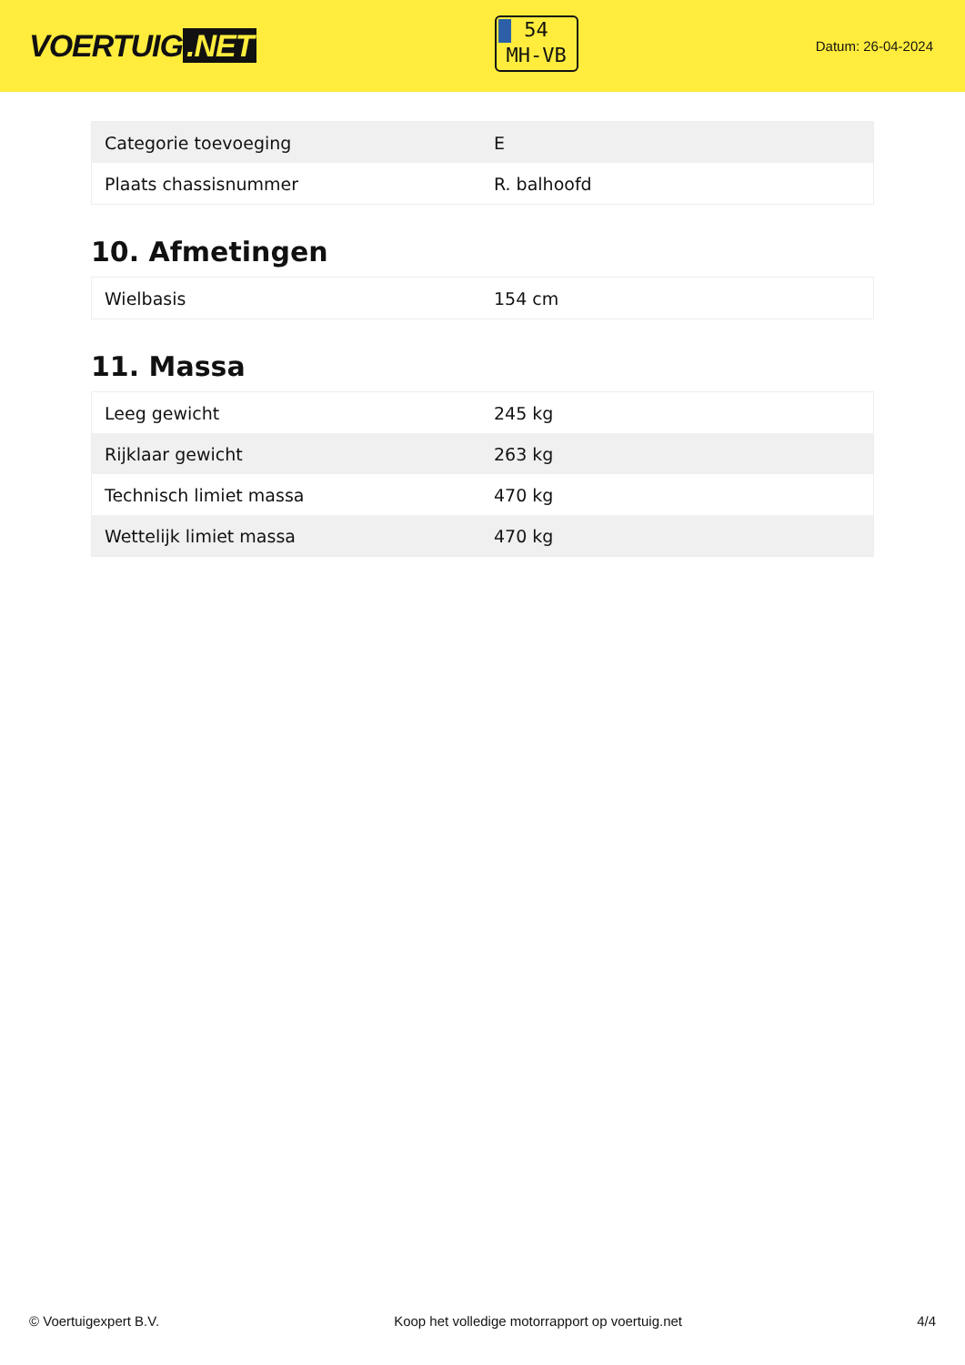VOERTUIG.NET
54
MH-VB
Datum: 26-04-2024
| Categorie toevoeging | E |
| Plaats chassisnummer | R. balhoofd |
10. Afmetingen
| Wielbasis | 154 cm |
11. Massa
| Leeg gewicht | 245 kg |
| Rijklaar gewicht | 263 kg |
| Technisch limiet massa | 470 kg |
| Wettelijk limiet massa | 470 kg |
© Voertuigexpert B.V. Koop het volledige motorrapport op voertuig.net 4/4